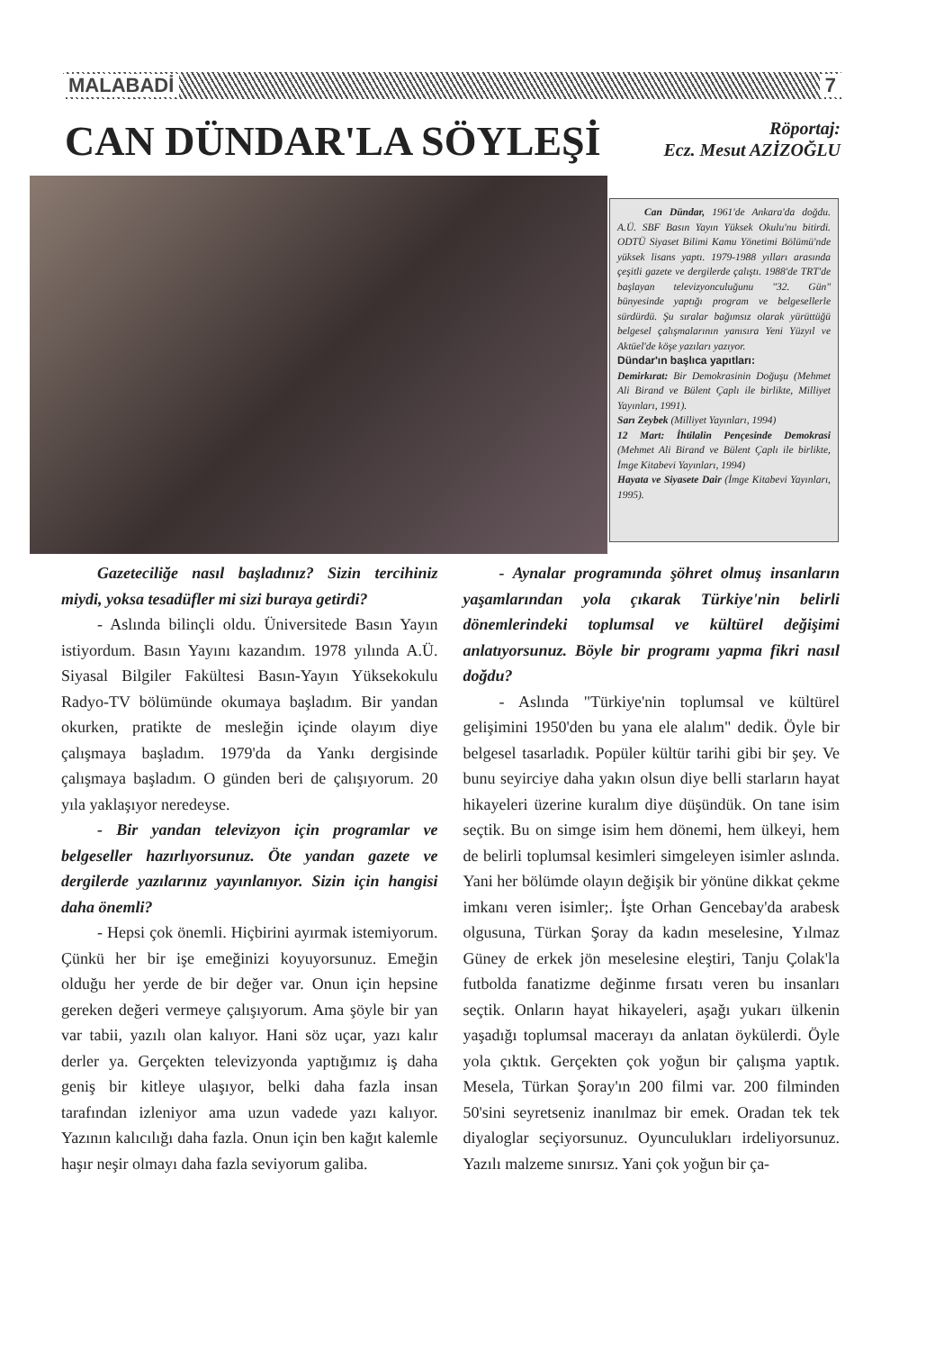MALABADİ 7
CAN DÜNDAR'LA SÖYLEŞİ
Röportaj:
Ecz. Mesut AZİZOĞLU
Can Dündar, 1961'de Ankara'da doğdu. A.Ü. SBF Basın Yayın Yüksek Okulu'nu bitirdi. ODTÜ Siyaset Bilimi Kamu Yönetimi Bölümü'nde yüksek lisans yaptı. 1979-1988 yılları arasında çeşitli gazete ve dergilerde çalıştı. 1988'de TRT'de başlayan televizyonculuğunu "32. Gün" bünyesinde yaptığı program ve belgesellerle sürdürdü. Şu sıralar bağımsız olarak yürüttüğü belgesel çalışmalarının yanısıra Yeni Yüzyıl ve Aktüel'de köşe yazıları yazıyor.
Dündar'ın başlıca yapıtları:
Demirkırat: Bir Demokrasinin Doğuşu (Mehmet Ali Birand ve Bülent Çaplı ile birlikte, Milliyet Yayınları, 1991).
Sarı Zeybek (Milliyet Yayınları, 1994)
12 Mart: İhtilalin Pençesinde Demokrasi (Mehmet Ali Birand ve Bülent Çaplı ile birlikte, İmge Kitabevi Yayınları, 1994)
Hayata ve Siyasete Dair (İmge Kitabevi Yayınları, 1995).
Gazeteciliğe nasıl başladınız? Sizin tercihiniz miydi, yoksa tesadüfler mi sizi buraya getirdi?
- Aslında bilinçli oldu. Üniversitede Basın Yayın istiyordum. Basın Yayını kazandım. 1978 yılında A.Ü. Siyasal Bilgiler Fakültesi Basın-Yayın Yüksekokulu Radyo-TV bölümünde okumaya başladım. Bir yandan okurken, pratikte de mesleğin içinde olayım diye çalışmaya başladım. 1979'da da Yankı dergisinde çalışmaya başladım. O günden beri de çalışıyorum. 20 yıla yaklaşıyor neredeyse.
- Bir yandan televizyon için programlar ve belgeseller hazırlıyorsunuz. Öte yandan gazete ve dergilerde yazılarınız yayınlanıyor. Sizin için hangisi daha önemli?
- Hepsi çok önemli. Hiçbirini ayırmak istemiyorum. Çünkü her bir işe emeğinizi koyuyorsunuz. Emeğin olduğu her yerde de bir değer var. Onun için hepsine gereken değeri vermeye çalışıyorum. Ama şöyle bir yan var tabii, yazılı olan kalıyor. Hani söz uçar, yazı kalır derler ya. Gerçekten televizyonda yaptığımız iş daha geniş bir kitleye ulaşıyor, belki daha fazla insan tarafından izleniyor ama uzun vadede yazı kalıyor. Yazının kalıcılığı daha fazla. Onun için ben kağıt kalemle haşır neşir olmayı daha fazla seviyorum galiba.
- Aynalar programında şöhret olmuş insanların yaşamlarından yola çıkarak Türkiye'nin belirli dönemlerindeki toplumsal ve kültürel değişimi anlatıyorsunuz. Böyle bir programı yapma fikri nasıl doğdu?
- Aslında "Türkiye'nin toplumsal ve kültürel gelişimini 1950'den bu yana ele alalım" dedik. Öyle bir belgesel tasarladık. Popüler kültür tarihi gibi bir şey. Ve bunu seyirciye daha yakın olsun diye belli starların hayat hikayeleri üzerine kuralım diye düşündük. On tane isim seçtik. Bu on simge isim hem dönemi, hem ülkeyi, hem de belirli toplumsal kesimleri simgeleyen isimler aslında. Yani her bölümde olayın değişik bir yönüne dikkat çekme imkanı veren isimler;. İşte Orhan Gencebay'da arabesk olgusuna, Türkan Şoray da kadın meselesine, Yılmaz Güney de erkek jön meselesine eleştiri, Tanju Çolak'la futbolda fanatizme değinme fırsatı veren bu insanları seçtik. Onların hayat hikayeleri, aşağı yukarı ülkenin yaşadığı toplumsal macerayı da anlatan öykülerdi. Öyle yola çıktık. Gerçekten çok yoğun bir çalışma yaptık. Mesela, Türkan Şoray'ın 200 filmi var. 200 filminden 50'sini seyretseniz inanılmaz bir emek. Oradan tek tek diyaloglar seçiyorsunuz. Oyunculukları irdeliyorsunuz. Yazılı malzeme sınırsız. Yani çok yoğun bir ça-